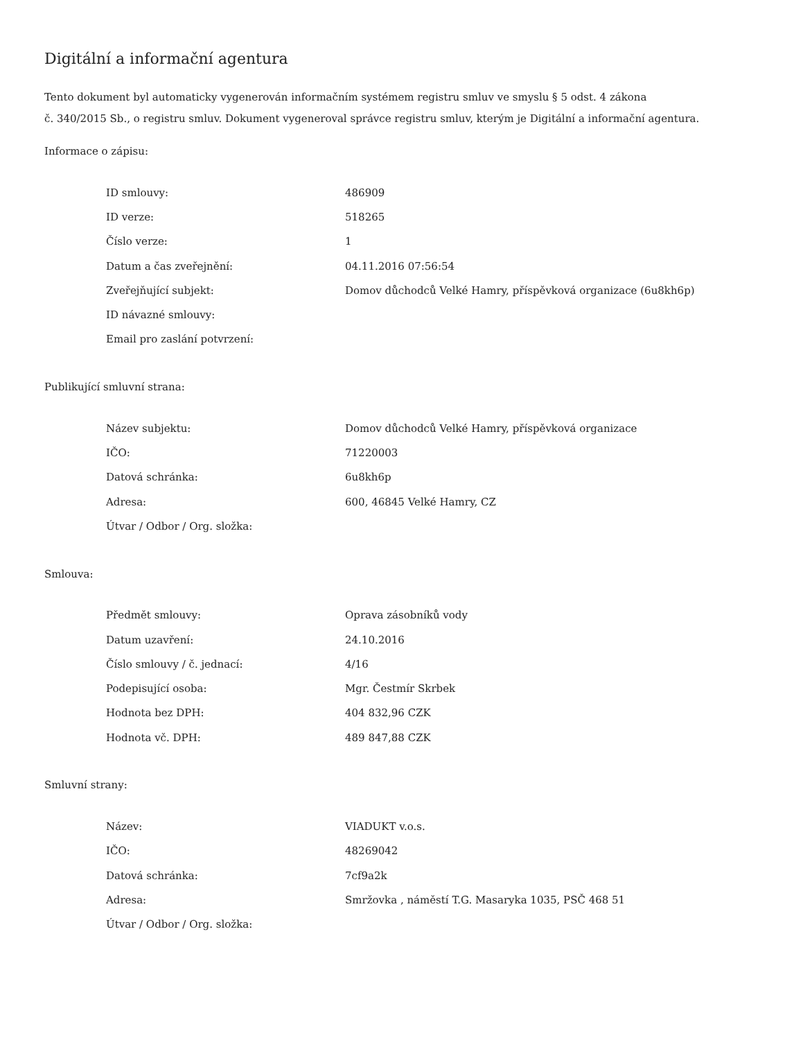Digitální a informační agentura
Tento dokument byl automaticky vygenerován informačním systémem registru smluv ve smyslu § 5 odst. 4 zákona
č. 340/2015 Sb., o registru smluv. Dokument vygeneroval správce registru smluv, kterým je Digitální a informační agentura.
Informace o zápisu:
| ID smlouvy: | 486909 |
| ID verze: | 518265 |
| Číslo verze: | 1 |
| Datum a čas zveřejnění: | 04.11.2016 07:56:54 |
| Zveřejňující subjekt: | Domov důchodců Velké Hamry, příspěvková organizace (6u8kh6p) |
| ID návazné smlouvy: | |
| Email pro zaslání potvrzení: | |
Publikující smluvní strana:
| Název subjektu: | Domov důchodců Velké Hamry, příspěvková organizace |
| IČO: | 71220003 |
| Datová schránka: | 6u8kh6p |
| Adresa: | 600, 46845 Velké Hamry, CZ |
| Útvar / Odbor / Org. složka: | |
Smlouva:
| Předmět smlouvy: | Oprava zásobníků vody |
| Datum uzavření: | 24.10.2016 |
| Číslo smlouvy / č. jednací: | 4/16 |
| Podepisující osoba: | Mgr. Čestmír Skrbek |
| Hodnota bez DPH: | 404 832,96 CZK |
| Hodnota vč. DPH: | 489 847,88 CZK |
Smluvní strany:
| Název: | VIADUKT v.o.s. |
| IČO: | 48269042 |
| Datová schránka: | 7cf9a2k |
| Adresa: | Smržovka , náměstí T.G. Masaryka 1035, PSČ 468 51 |
| Útvar / Odbor / Org. složka: | |